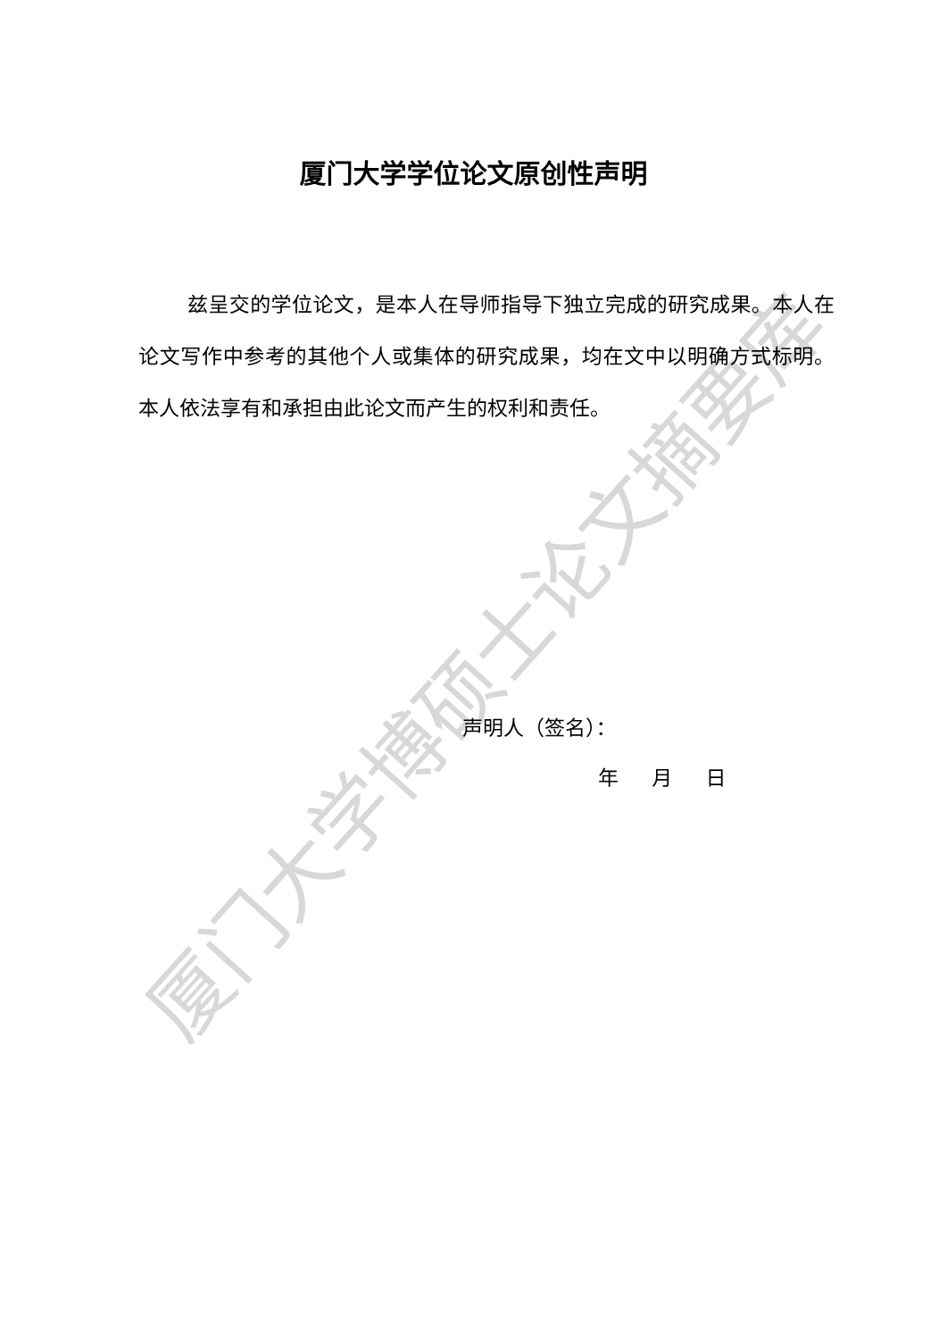厦门大学学位论文原创性声明
兹呈交的学位论文，是本人在导师指导下独立完成的研究成果。本人在论文写作中参考的其他个人或集体的研究成果，均在文中以明确方式标明。本人依法享有和承担由此论文而产生的权利和责任。
声明人（签名）：
年 月 日
厦门大学博硕士论文摘要库